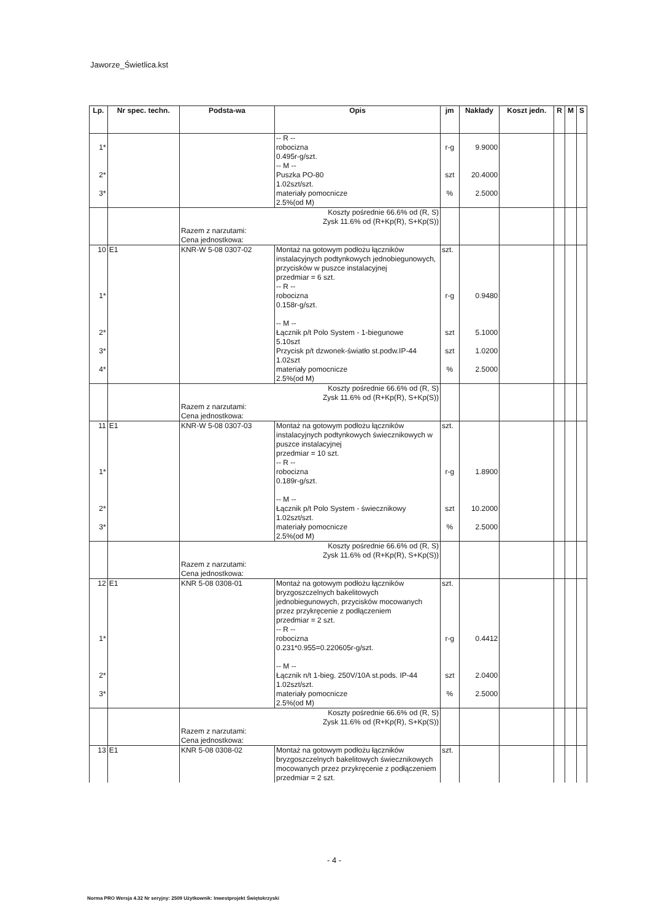Jaworze_Świetlica.kst
| Lp. | Nr spec. techn. | Podsta-wa | Opis | jm | Nakłady | Koszt jedn. | R | M | S |
| --- | --- | --- | --- | --- | --- | --- | --- | --- | --- |
| 1* | | | -- R -- robocizna 0.495r-g/szt. | r-g | 9.9000 | | | | |
| 2* 3* | | | -- M -- Puszka PO-80 1.02szt/szt. materiały pomocnicze 2.5%(od M) | szt % | 20.4000 2.5000 | | | | |
| | | Koszty pośrednie 66.6% od (R, S) Zysk 11.6% od (R+Kp(R), S+Kp(S)) Razem z narzutami: Cena jednostkowa: | | | | | | | |
| 10 | E1 | KNR-W 5-08 0307-02 | Montaż na gotowym podłożu łączników instalacyjnych podtynkowych jednobiegunowych, przycisków w puszce instalacyjnej przedmiar = 6 szt. | szt. | | | | | |
| 1* 2* 3* 4* | | | -- R -- robocizna 0.158r-g/szt. -- M -- Łącznik p/t Polo System - 1-biegunowe 5.10szt Przycisk p/t dzwonek-światło st.podw.IP-44 1.02szt materiały pomocnicze 2.5%(od M) | r-g szt szt % | 0.9480 5.1000 1.0200 2.5000 | | | | |
| | | Koszty pośrednie 66.6% od (R, S) Zysk 11.6% od (R+Kp(R), S+Kp(S)) Razem z narzutami: Cena jednostkowa: | | | | | | | |
| 11 | E1 | KNR-W 5-08 0307-03 | Montaż na gotowym podłożu łączników instalacyjnych podtynkowych świecznikowych w puszce instalacyjnej przedmiar = 10 szt. | szt. | | | | | |
| 1* 2* 3* | | | -- R -- robocizna 0.189r-g/szt. -- M -- Łącznik p/t Polo System - świecznikowy 1.02szt/szt. materiały pomocnicze 2.5%(od M) | r-g szt % | 1.8900 10.2000 2.5000 | | | | |
| | | Koszty pośrednie 66.6% od (R, S) Zysk 11.6% od (R+Kp(R), S+Kp(S)) Razem z narzutami: Cena jednostkowa: | | | | | | | |
| 12 | E1 | KNR 5-08 0308-01 | Montaż na gotowym podłożu łączników bryzgoszczelnych bakelitowych jednobiegunowych, przycisków mocowanych przez przykręcenie z podłączeniem przedmiar = 2 szt. | szt. | | | | | |
| 1* 2* 3* | | | -- R -- robocizna 0.231*0.955=0.220605r-g/szt. -- M -- Łącznik n/t 1-bieg. 250V/10A st.pods. IP-44 1.02szt/szt. materiały pomocnicze 2.5%(od M) | r-g szt % | 0.4412 2.0400 2.5000 | | | | |
| | | Koszty pośrednie 66.6% od (R, S) Zysk 11.6% od (R+Kp(R), S+Kp(S)) Razem z narzutami: Cena jednostkowa: | | | | | | | |
| 13 | E1 | KNR 5-08 0308-02 | Montaż na gotowym podłożu łączników bryzgoszczelnych bakelitowych świecznikowych mocowanych przez przykręcenie z podłączeniem przedmiar = 2 szt. | szt. | | | | | |
- 4 -
Norma PRO Wersja 4.32 Nr seryjny: 2509 Użytkownik: Inwestprojekt Świętokrzyski